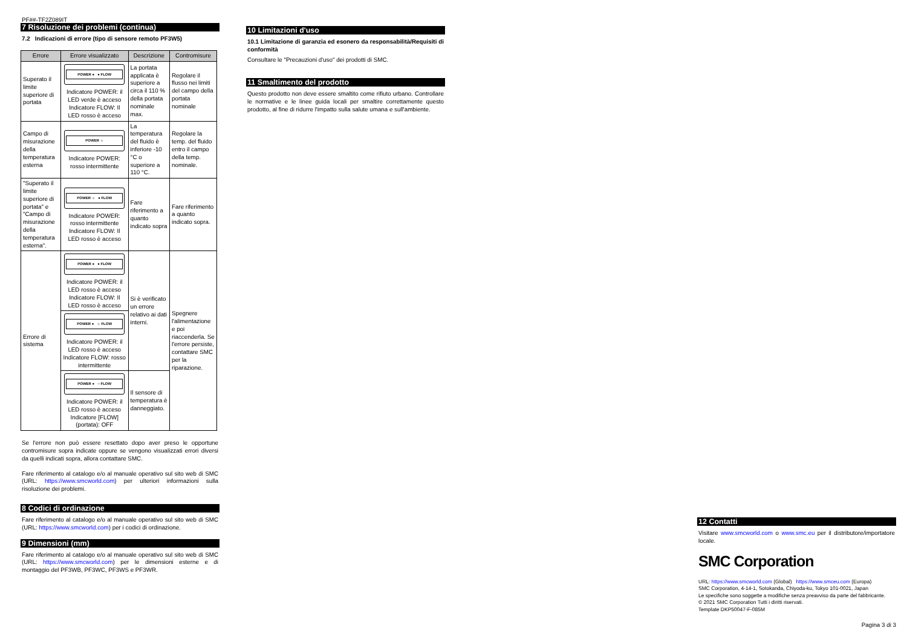PF##-TF2Z089IT
7 Risoluzione dei problemi (continua)
7.2 Indicazioni di errore (tipo di sensore remoto PF3W5)
| Errore | Errore visualizzato | Descrizione | Contromisure |
| --- | --- | --- | --- |
| Superato il limite superiore di portata | POWER ● ● FLOW Indicatore POWER: il LED verde è acceso Indicatore FLOW: Il LED rosso è acceso | La portata applicata è superiore a circa il 110 % della portata nominale max. | Regolare il flusso nei limiti del campo della portata nominale |
| Campo di misurazione della temperatura esterna | POWER ☼ Indicatore POWER: rosso intermittente | La temperatura del fluido è inferiore -10 °C o superiore a 110 °C. | Regolare la temp. del fluido entro il campo della temp. nominale. |
| "Superato il limite superiore di portata" e "Campo di misurazione della temperatura esterna". | POWER ☼ ● FLOW Indicatore POWER: rosso intermittente Indicatore FLOW: Il LED rosso è acceso | Fare riferimento a quanto indicato sopra | Fare riferimento a quanto indicato sopra. |
| Errore di sistema | POWER ● ● FLOW Indicatore POWER: il LED rosso è acceso Indicatore FLOW: Il LED rosso è acceso | Si è verificato un errore relativo ai dati interni. | Spegnere l'alimentazione e poi riaccenderla. Se l'errore persiste, contattare SMC per la riparazione. |
| | POWER ● ☼ FLOW Indicatore POWER: il LED rosso è acceso Indicatore FLOW: rosso intermittente | | |
| | POWER ● ○ FLOW Indicatore POWER: il LED rosso è acceso Indicatore [FLOW] (portata): OFF | Il sensore di temperatura è danneggiato. | |
Se l'errore non può essere resettato dopo aver preso le opportune contromisure sopra indicate oppure se vengono visualizzati errori diversi da quelli indicati sopra, allora contattare SMC.
Fare riferimento al catalogo e/o al manuale operativo sul sito web di SMC (URL: https://www.smcworld.com) per ulteriori informazioni sulla risoluzione dei problemi.
8 Codici di ordinazione
Fare riferimento al catalogo e/o al manuale operativo sul sito web di SMC (URL: https://www.smcworld.com) per i codici di ordinazione.
9 Dimensioni (mm)
Fare riferimento al catalogo e/o al manuale operativo sul sito web di SMC (URL: https://www.smcworld.com) per le dimensioni esterne e di montaggio del PF3WB, PF3WC, PF3WS e PF3WR.
10 Limitazioni d'uso
10.1 Limitazione di garanzia ed esonero da responsabilità/Requisiti di conformità
Consultare le "Precauzioni d'uso" dei prodotti di SMC.
11 Smaltimento del prodotto
Questo prodotto non deve essere smaltito come rifiuto urbano. Controllare le normative e le linee guida locali per smaltire correttamente questo prodotto, al fine di ridurre l'impatto sulla salute umana e sull'ambiente.
12 Contatti
Visitare www.smcworld.com o www.smc.eu per il distributore/importatore locale.
SMC Corporation
URL: https://www.smcworld.com (Global) https://www.smceu.com (Europa)
SMC Corporation, 4-14-1, Sotokanda, Chiyoda-ku, Tokyo 101-0021, Japan
Le specifiche sono soggette a modifiche senza preavviso da parte del fabbricante.
© 2021 SMC Corporation Tutti i diritti riservati.
Template DKP50047-F-085M
Pagina 3 di 3